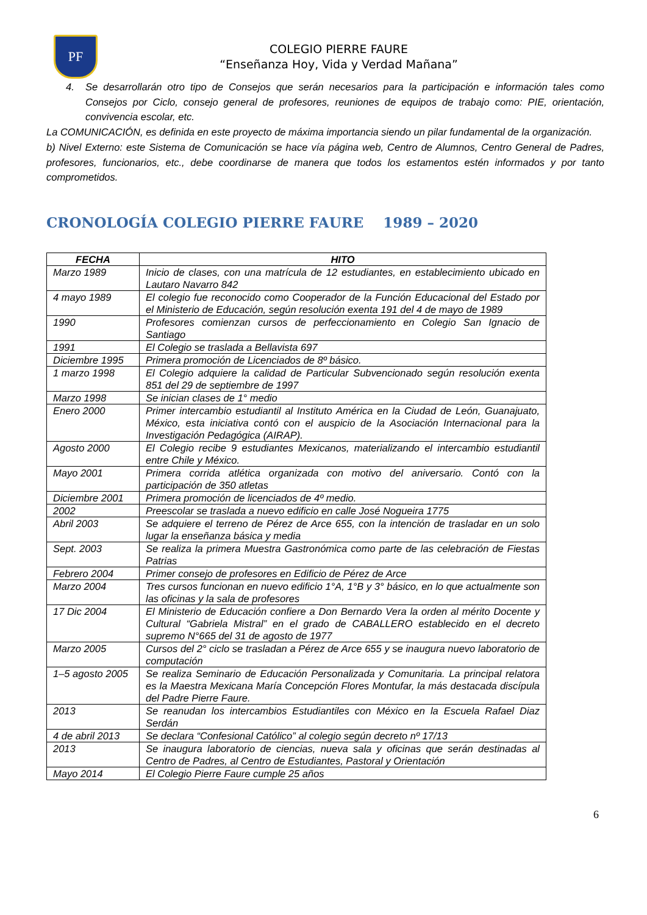PF
COLEGIO PIERRE FAURE
“Enseñanza Hoy, Vida y Verdad Mañana”
4. Se desarrollarán otro tipo de Consejos que serán necesarios para la participación e información tales como Consejos por Ciclo, consejo general de profesores, reuniones de equipos de trabajo como: PIE, orientación, convivencia escolar, etc.
La COMUNICACIÓN, es definida en este proyecto de máxima importancia siendo un pilar fundamental de la organización.
b) Nivel Externo: este Sistema de Comunicación se hace vía página web, Centro de Alumnos, Centro General de Padres, profesores, funcionarios, etc., debe coordinarse de manera que todos los estamentos estén informados y por tanto comprometidos.
CRONOLOGÍA COLEGIO PIERRE FAURE 1989 – 2020
| FECHA | HITO |
| --- | --- |
| Marzo 1989 | Inicio de clases, con una matrícula de 12 estudiantes, en establecimiento ubicado en Lautaro Navarro 842 |
| 4 mayo 1989 | El colegio fue reconocido como Cooperador de la Función Educacional del Estado por el Ministerio de Educación, según resolución exenta 191 del 4 de mayo de 1989 |
| 1990 | Profesores comienzan cursos de perfeccionamiento en Colegio San Ignacio de Santiago |
| 1991 | El Colegio se traslada a Bellavista 697 |
| Diciembre 1995 | Primera promoción de Licenciados de 8º básico. |
| 1 marzo 1998 | El Colegio adquiere la calidad de Particular Subvencionado según resolución exenta 851 del 29 de septiembre de 1997 |
| Marzo 1998 | Se inician clases de 1° medio |
| Enero 2000 | Primer intercambio estudiantil al Instituto América en la Ciudad de León, Guanajuato, México, esta iniciativa contó con el auspicio de la Asociación Internacional para la Investigación Pedagógica (AIRAP). |
| Agosto 2000 | El Colegio recibe 9 estudiantes Mexicanos, materializando el intercambio estudiantil entre Chile y México. |
| Mayo 2001 | Primera corrida atlética organizada con motivo del aniversario. Contó con la participación de 350 atletas |
| Diciembre 2001 | Primera promoción de licenciados de 4º medio. |
| 2002 | Preescolar se traslada a nuevo edificio en calle José Nogueira 1775 |
| Abril 2003 | Se adquiere el terreno de Pérez de Arce 655, con la intención de trasladar en un solo lugar la enseñanza básica y media |
| Sept. 2003 | Se realiza la primera Muestra Gastronómica como parte de las celebración de Fiestas Patrias |
| Febrero 2004 | Primer consejo de profesores en Edificio de Pérez de Arce |
| Marzo 2004 | Tres cursos funcionan en nuevo edificio 1°A, 1°B y 3° básico, en lo que actualmente son las oficinas y la sala de profesores |
| 17 Dic 2004 | El Ministerio de Educación confiere a Don Bernardo Vera la orden al mérito Docente y Cultural “Gabriela Mistral” en el grado de CABALLERO establecido en el decreto supremo N°665 del 31 de agosto de 1977 |
| Marzo 2005 | Cursos del 2° ciclo se trasladan a Pérez de Arce 655 y se inaugura nuevo laboratorio de computación |
| 1–5 agosto 2005 | Se realiza Seminario de Educación Personalizada y Comunitaria. La principal relatora es la Maestra Mexicana María Concepción Flores Montufar, la más destacada discípula del Padre Pierre Faure. |
| 2013 | Se reanudan los intercambios Estudiantiles con México en la Escuela Rafael Diaz Serdán |
| 4 de abril 2013 | Se declara “Confesional Católico” al colegio según decreto nº 17/13 |
| 2013 | Se inaugura laboratorio de ciencias, nueva sala y oficinas que serán destinadas al Centro de Padres, al Centro de Estudiantes, Pastoral y Orientación |
| Mayo 2014 | El Colegio Pierre Faure cumple 25 años |
6